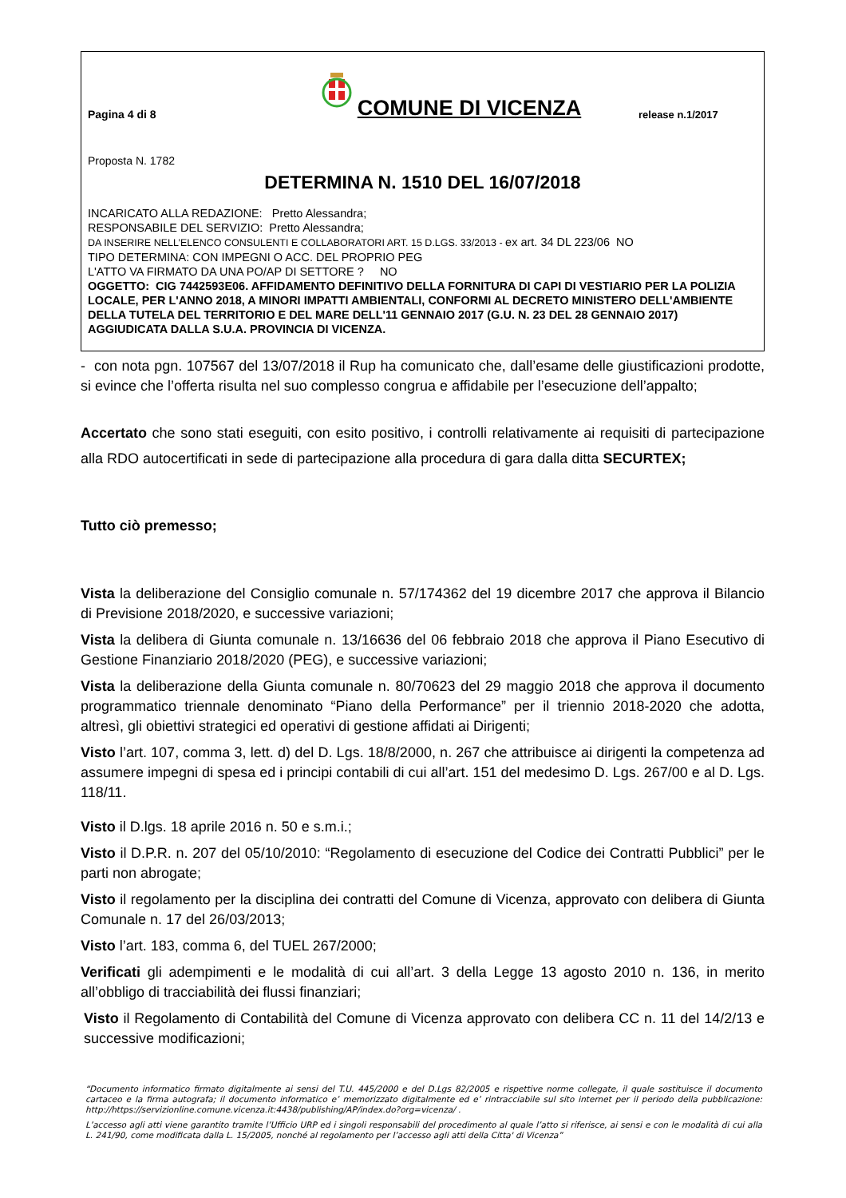Pagina 4 di 8
COMUNE DI VICENZA
release n.1/2017
Proposta N. 1782
DETERMINA N. 1510 DEL 16/07/2018
INCARICATO ALLA REDAZIONE: Pretto Alessandra;
RESPONSABILE DEL SERVIZIO: Pretto Alessandra;
DA INSERIRE NELL’ELENCO CONSULENTI E COLLABORATORI ART. 15 D.LGS. 33/2013 - ex art. 34 DL 223/06 NO
TIPO DETERMINA: CON IMPEGNI O ACC. DEL PROPRIO PEG
L'ATTO VA FIRMATO DA UNA PO/AP DI SETTORE ? NO
OGGETTO: CIG 7442593E06. AFFIDAMENTO DEFINITIVO DELLA FORNITURA DI CAPI DI VESTIARIO PER LA POLIZIA LOCALE, PER L'ANNO 2018, A MINORI IMPATTI AMBIENTALI, CONFORMI AL DECRETO MINISTERO DELL'AMBIENTE DELLA TUTELA DEL TERRITORIO E DEL MARE DELL'11 GENNAIO 2017 (G.U. N. 23 DEL 28 GENNAIO 2017) AGGIUDICATA DALLA S.U.A. PROVINCIA DI VICENZA.
- con nota pgn. 107567 del 13/07/2018 il Rup ha comunicato che, dall’esame delle giustificazioni prodotte, si evince che l’offerta risulta nel suo complesso congrua e affidabile per l’esecuzione dell’appalto;
Accertato che sono stati eseguiti, con esito positivo, i controlli relativamente ai requisiti di partecipazione alla RDO autocertificati in sede di partecipazione alla procedura di gara dalla ditta SECURTEX;
Tutto ciò premesso;
Vista la deliberazione del Consiglio comunale n. 57/174362 del 19 dicembre 2017 che approva il Bilancio di Previsione 2018/2020, e successive variazioni;
Vista la delibera di Giunta comunale n. 13/16636 del 06 febbraio 2018 che approva il Piano Esecutivo di Gestione Finanziario 2018/2020 (PEG), e successive variazioni;
Vista la deliberazione della Giunta comunale n. 80/70623 del 29 maggio 2018 che approva il documento programmatico triennale denominato “Piano della Performance” per il triennio 2018-2020 che adotta, altresì, gli obiettivi strategici ed operativi di gestione affidati ai Dirigenti;
Visto l’art. 107, comma 3, lett. d) del D. Lgs. 18/8/2000, n. 267 che attribuisce ai dirigenti la competenza ad assumere impegni di spesa ed i principi contabili di cui all’art. 151 del medesimo D. Lgs. 267/00 e al D. Lgs. 118/11.
Visto il D.lgs. 18 aprile 2016 n. 50 e s.m.i.;
Visto il D.P.R. n. 207 del 05/10/2010: “Regolamento di esecuzione del Codice dei Contratti Pubblici” per le parti non abrogate;
Visto il regolamento per la disciplina dei contratti del Comune di Vicenza, approvato con delibera di Giunta Comunale n. 17 del 26/03/2013;
Visto l’art. 183, comma 6, del TUEL 267/2000;
Verificati gli adempimenti e le modalità di cui all’art. 3 della Legge 13 agosto 2010 n. 136, in merito all’obbligo di tracciabilità dei flussi finanziari;
Visto il Regolamento di Contabilità del Comune di Vicenza approvato con delibera CC n. 11 del 14/2/13 e successive modificazioni;
“Documento informatico firmato digitalmente ai sensi del T.U. 445/2000 e del D.Lgs 82/2005 e rispettive norme collegate, il quale sostituisce il documento cartaceo e la firma autografa; il documento informatico e’ memorizzato digitalmente ed e’ rintracciabile sul sito internet per il periodo della pubblicazione: http://https://servizionline.comune.vicenza.it:4438/publishing/AP/index.do?org=vicenza/ .
L’accesso agli atti viene garantito tramite l’Ufficio URP ed i singoli responsabili del procedimento al quale l’atto si riferisce, ai sensi e con le modalità di cui alla L. 241/90, come modificata dalla L. 15/2005, nonché al regolamento per l’accesso agli atti della Citta' di Vicenza”